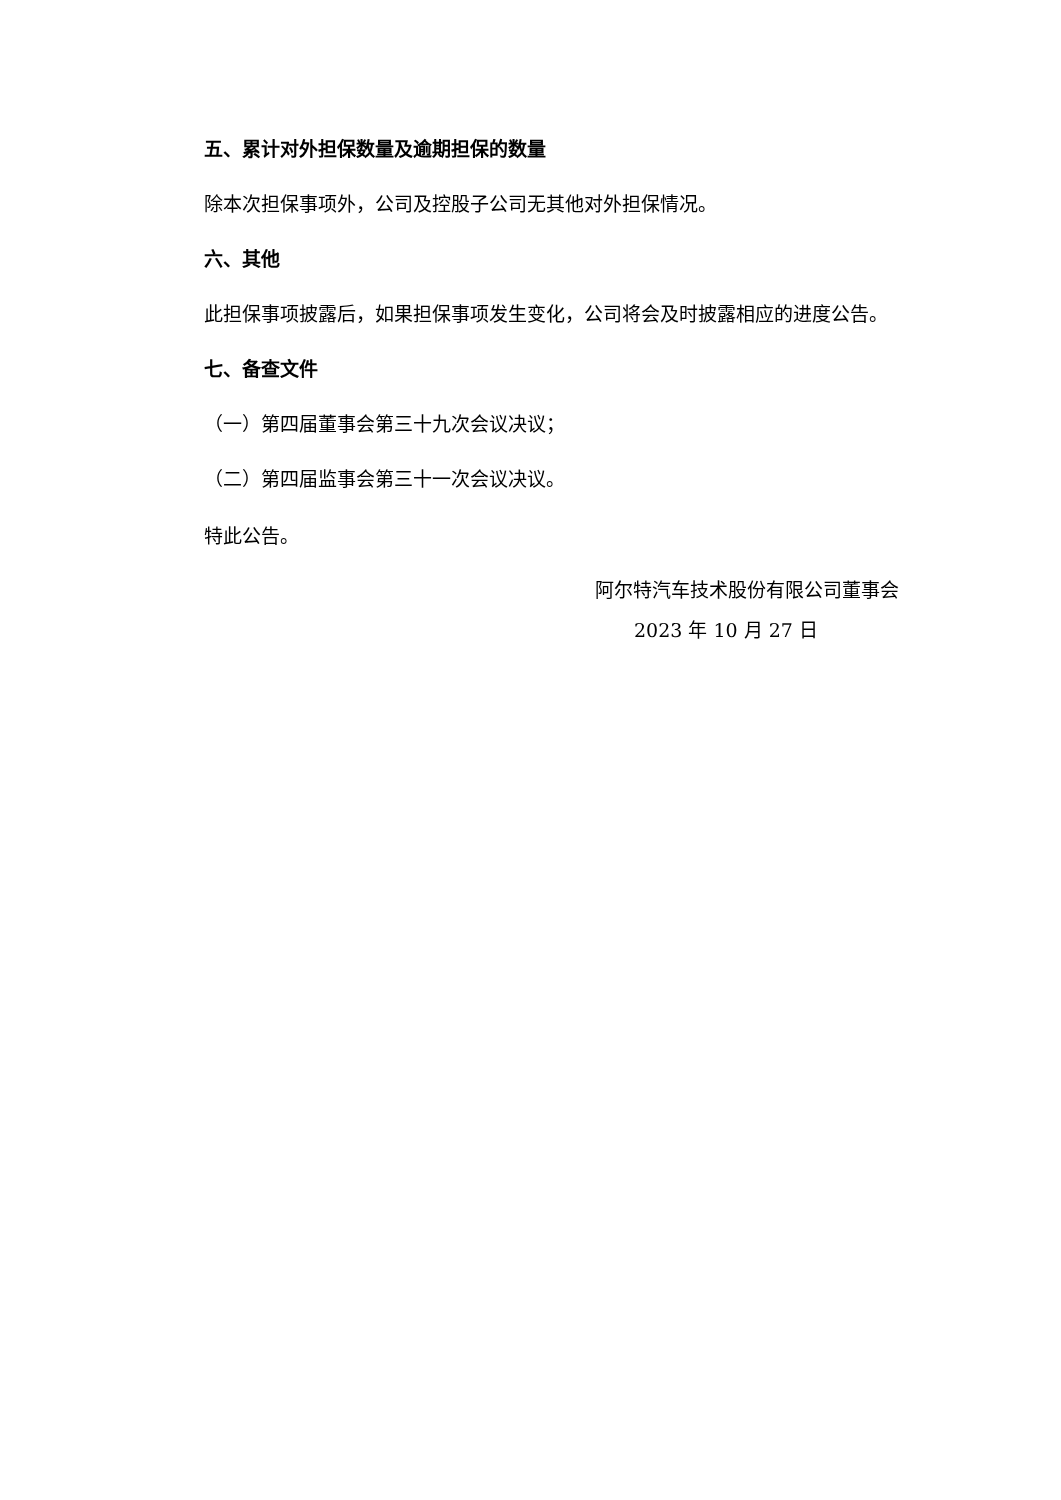五、累计对外担保数量及逾期担保的数量
除本次担保事项外，公司及控股子公司无其他对外担保情况。
六、其他
此担保事项披露后，如果担保事项发生变化，公司将会及时披露相应的进度公告。
七、备查文件
（一）第四届董事会第三十九次会议决议；
（二）第四届监事会第三十一次会议决议。
特此公告。
阿尔特汽车技术股份有限公司董事会
2023 年 10 月 27 日